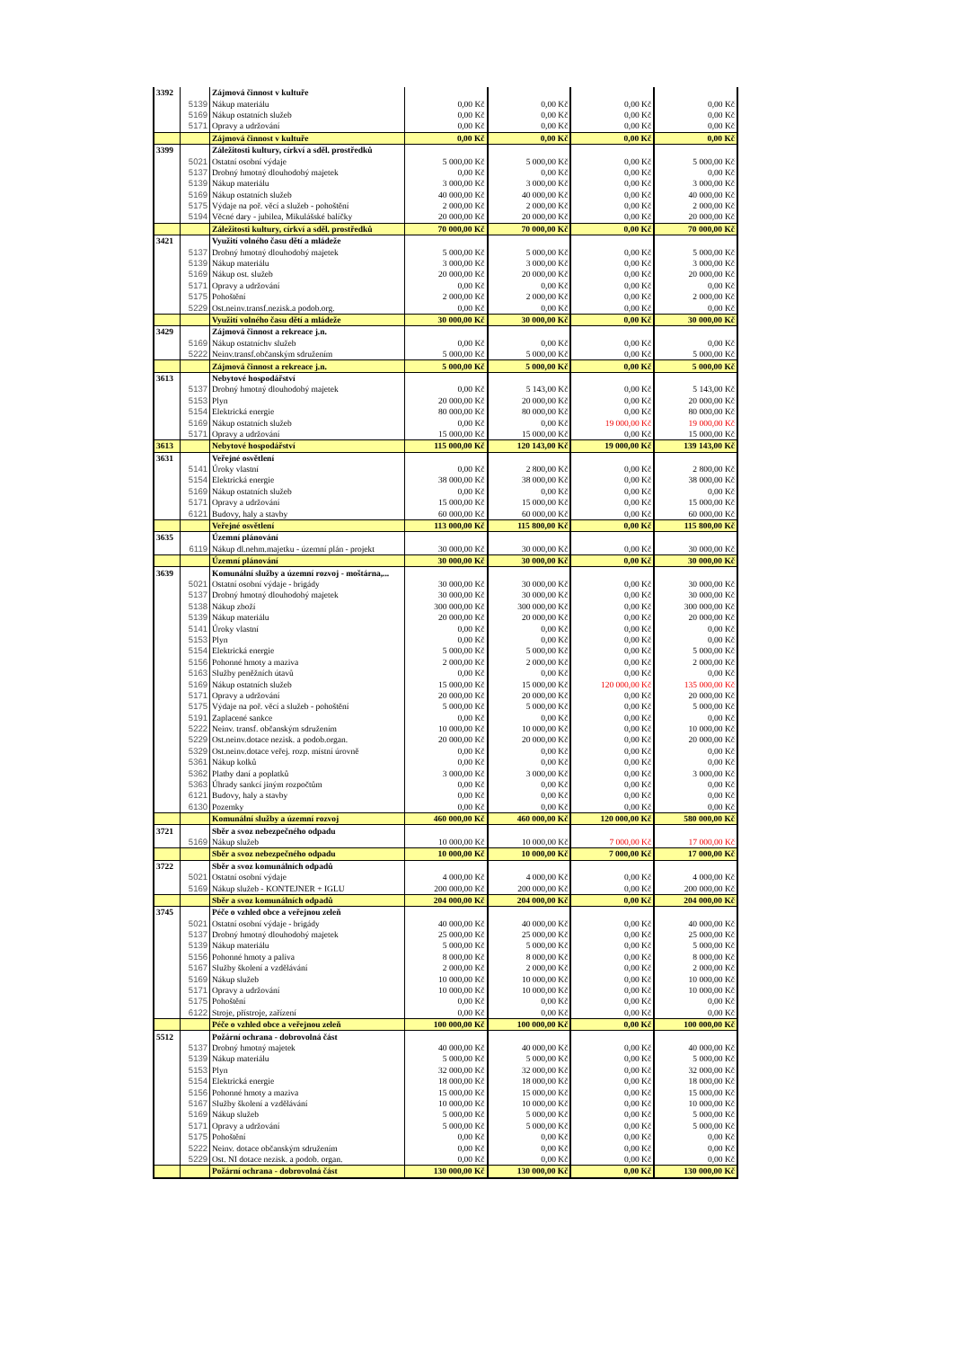| 3392 | | Zájmová činnost v kultuře | | | | |
| | 5139 | Nákup materiálu | 0,00 Kč | 0,00 Kč | 0,00 Kč | 0,00 Kč |
| | 5169 | Nákup ostatních služeb | 0,00 Kč | 0,00 Kč | 0,00 Kč | 0,00 Kč |
| | 5171 | Opravy a udržování | 0,00 Kč | 0,00 Kč | 0,00 Kč | 0,00 Kč |
| | | Zájmová činnost v kultuře | 0,00 Kč | 0,00 Kč | 0,00 Kč | 0,00 Kč |
| 3399 | | Záležitosti kultury, církví a sděl. prostředků | | | | |
| | 5021 | Ostatní osobní výdaje | 5 000,00 Kč | 5 000,00 Kč | 0,00 Kč | 5 000,00 Kč |
| | 5137 | Drobný hmotný dlouhodobý majetek | 0,00 Kč | 0,00 Kč | 0,00 Kč | 0,00 Kč |
| | 5139 | Nákup materiálu | 3 000,00 Kč | 3 000,00 Kč | 0,00 Kč | 3 000,00 Kč |
| | 5169 | Nákup ostatních služeb | 40 000,00 Kč | 40 000,00 Kč | 0,00 Kč | 40 000,00 Kč |
| | 5175 | Výdaje na poř. věcí a služeb - pohoštění | 2 000,00 Kč | 2 000,00 Kč | 0,00 Kč | 2 000,00 Kč |
| | 5194 | Věcné dary - jubilea, Mikulášské balíčky | 20 000,00 Kč | 20 000,00 Kč | 0,00 Kč | 20 000,00 Kč |
| | | Záležitosti kultury, církví a sděl. prostředků | 70 000,00 Kč | 70 000,00 Kč | 0,00 Kč | 70 000,00 Kč |
| 3421 | | Využití volného času dětí a mládeže | | | | |
| | 5137 | Drobný hmotný dlouhodobý majetek | 5 000,00 Kč | 5 000,00 Kč | 0,00 Kč | 5 000,00 Kč |
| | 5139 | Nákup materiálu | 3 000,00 Kč | 3 000,00 Kč | 0,00 Kč | 3 000,00 Kč |
| | 5169 | Nákup ost. služeb | 20 000,00 Kč | 20 000,00 Kč | 0,00 Kč | 20 000,00 Kč |
| | 5171 | Opravy a udržování | 0,00 Kč | 0,00 Kč | 0,00 Kč | 0,00 Kč |
| | 5175 | Pohoštění | 2 000,00 Kč | 2 000,00 Kč | 0,00 Kč | 2 000,00 Kč |
| | 5229 | Ost.neinv.transf.nezisk.a podob.org. | 0,00 Kč | 0,00 Kč | 0,00 Kč | 0,00 Kč |
| | | Využití volného času dětí a mládeže | 30 000,00 Kč | 30 000,00 Kč | 0,00 Kč | 30 000,00 Kč |
| 3429 | | Zájmová činnost a rekreace j.n. | | | | |
| | 5169 | Nákup ostatníchv služeb | 0,00 Kč | 0,00 Kč | 0,00 Kč | 0,00 Kč |
| | 5222 | Neinv.transf.občanským sdružením | 5 000,00 Kč | 5 000,00 Kč | 0,00 Kč | 5 000,00 Kč |
| | | Zájmová činnost a rekreace j.n. | 5 000,00 Kč | 5 000,00 Kč | 0,00 Kč | 5 000,00 Kč |
| 3613 | | Nebytové hospodářství | | | | |
| | 5137 | Drobný hmotný dlouhodobý majetek | 0,00 Kč | 5 143,00 Kč | 0,00 Kč | 5 143,00 Kč |
| | 5153 | Plyn | 20 000,00 Kč | 20 000,00 Kč | 0,00 Kč | 20 000,00 Kč |
| | 5154 | Elektrická energie | 80 000,00 Kč | 80 000,00 Kč | 0,00 Kč | 80 000,00 Kč |
| | 5169 | Nákup ostatních služeb | 0,00 Kč | 0,00 Kč | 19 000,00 Kč | 19 000,00 Kč |
| | 5171 | Opravy a udržování | 15 000,00 Kč | 15 000,00 Kč | 0,00 Kč | 15 000,00 Kč |
| 3613 | | Nebytové hospodářství | 115 000,00 Kč | 120 143,00 Kč | 19 000,00 Kč | 139 143,00 Kč |
| 3631 | | Veřejné osvětlení | | | | |
| | 5141 | Úroky vlastní | 0,00 Kč | 2 800,00 Kč | 0,00 Kč | 2 800,00 Kč |
| | 5154 | Elektrická energie | 38 000,00 Kč | 38 000,00 Kč | 0,00 Kč | 38 000,00 Kč |
| | 5169 | Nákup ostatních služeb | 0,00 Kč | 0,00 Kč | 0,00 Kč | 0,00 Kč |
| | 5171 | Opravy a udržování | 15 000,00 Kč | 15 000,00 Kč | 0,00 Kč | 15 000,00 Kč |
| | 6121 | Budovy, haly a stavby | 60 000,00 Kč | 60 000,00 Kč | 0,00 Kč | 60 000,00 Kč |
| | | Veřejné osvětlení | 113 000,00 Kč | 115 800,00 Kč | 0,00 Kč | 115 800,00 Kč |
| 3635 | | Územní plánování | | | | |
| | 6119 | Nákup dl.nehm.majetku - územní plán - projekt | 30 000,00 Kč | 30 000,00 Kč | 0,00 Kč | 30 000,00 Kč |
| | | Územní plánování | 30 000,00 Kč | 30 000,00 Kč | 0,00 Kč | 30 000,00 Kč |
| 3639 | | Komunální služby a územní rozvoj - moštárna,... | | | | |
| | 5021 | Ostatní osobní výdaje - brigády | 30 000,00 Kč | 30 000,00 Kč | 0,00 Kč | 30 000,00 Kč |
| | 5137 | Drobný hmotný dlouhodobý majetek | 30 000,00 Kč | 30 000,00 Kč | 0,00 Kč | 30 000,00 Kč |
| | 5138 | Nákup zboží | 300 000,00 Kč | 300 000,00 Kč | 0,00 Kč | 300 000,00 Kč |
| | 5139 | Nákup materiálu | 20 000,00 Kč | 20 000,00 Kč | 0,00 Kč | 20 000,00 Kč |
| | 5141 | Úroky vlastní | 0,00 Kč | 0,00 Kč | 0,00 Kč | 0,00 Kč |
| | 5153 | Plyn | 0,00 Kč | 0,00 Kč | 0,00 Kč | 0,00 Kč |
| | 5154 | Elektrická energie | 5 000,00 Kč | 5 000,00 Kč | 0,00 Kč | 5 000,00 Kč |
| | 5156 | Pohonné hmoty a maziva | 2 000,00 Kč | 2 000,00 Kč | 0,00 Kč | 2 000,00 Kč |
| | 5163 | Služby peněžních útavů | 0,00 Kč | 0,00 Kč | 0,00 Kč | 0,00 Kč |
| | 5169 | Nákup ostatních služeb | 15 000,00 Kč | 15 000,00 Kč | 120 000,00 Kč | 135 000,00 Kč |
| | 5171 | Opravy a udržování | 20 000,00 Kč | 20 000,00 Kč | 0,00 Kč | 20 000,00 Kč |
| | 5175 | Výdaje na poř. věcí a služeb - pohoštění | 5 000,00 Kč | 5 000,00 Kč | 0,00 Kč | 5 000,00 Kč |
| | 5191 | Zaplacené sankce | 0,00 Kč | 0,00 Kč | 0,00 Kč | 0,00 Kč |
| | 5222 | Neinv. transf. občanským sdružením | 10 000,00 Kč | 10 000,00 Kč | 0,00 Kč | 10 000,00 Kč |
| | 5229 | Ost.neinv.dotace nezisk. a podob.organ. | 20 000,00 Kč | 20 000,00 Kč | 0,00 Kč | 20 000,00 Kč |
| | 5329 | Ost.neinv.dotace veřej. rozp. místní úrovně | 0,00 Kč | 0,00 Kč | 0,00 Kč | 0,00 Kč |
| | 5361 | Nákup kolků | 0,00 Kč | 0,00 Kč | 0,00 Kč | 0,00 Kč |
| | 5362 | Platby daní a poplatků | 3 000,00 Kč | 3 000,00 Kč | 0,00 Kč | 3 000,00 Kč |
| | 5363 | Úhrady sankcí jiným rozpočtům | 0,00 Kč | 0,00 Kč | 0,00 Kč | 0,00 Kč |
| | 6121 | Budovy, haly a stavby | 0,00 Kč | 0,00 Kč | 0,00 Kč | 0,00 Kč |
| | 6130 | Pozemky | 0,00 Kč | 0,00 Kč | 0,00 Kč | 0,00 Kč |
| | | Komunální služby a územní rozvoj | 460 000,00 Kč | 460 000,00 Kč | 120 000,00 Kč | 580 000,00 Kč |
| 3721 | | Sběr a svoz nebezpečného odpadu | | | | |
| | 5169 | Nákup služeb | 10 000,00 Kč | 10 000,00 Kč | 7 000,00 Kč | 17 000,00 Kč |
| | | Sběr a svoz nebezpečného odpadu | 10 000,00 Kč | 10 000,00 Kč | 7 000,00 Kč | 17 000,00 Kč |
| 3722 | | Sběr a svoz komunálních odpadů | | | | |
| | 5021 | Ostatní osobní výdaje | 4 000,00 Kč | 4 000,00 Kč | 0,00 Kč | 4 000,00 Kč |
| | 5169 | Nákup služeb - KONTEJNER + IGLU | 200 000,00 Kč | 200 000,00 Kč | 0,00 Kč | 200 000,00 Kč |
| | | Sběr a svoz komunálních odpadů | 204 000,00 Kč | 204 000,00 Kč | 0,00 Kč | 204 000,00 Kč |
| 3745 | | Péče o vzhled obce a veřejnou zeleň | | | | |
| | 5021 | Ostatní osobní výdaje - brigády | 40 000,00 Kč | 40 000,00 Kč | 0,00 Kč | 40 000,00 Kč |
| | 5137 | Drobný hmotný dlouhodobý majetek | 25 000,00 Kč | 25 000,00 Kč | 0,00 Kč | 25 000,00 Kč |
| | 5139 | Nákup materiálu | 5 000,00 Kč | 5 000,00 Kč | 0,00 Kč | 5 000,00 Kč |
| | 5156 | Pohonné hmoty a paliva | 8 000,00 Kč | 8 000,00 Kč | 0,00 Kč | 8 000,00 Kč |
| | 5167 | Služby školení a vzdělávání | 2 000,00 Kč | 2 000,00 Kč | 0,00 Kč | 2 000,00 Kč |
| | 5169 | Nákup služeb | 10 000,00 Kč | 10 000,00 Kč | 0,00 Kč | 10 000,00 Kč |
| | 5171 | Opravy a udržování | 10 000,00 Kč | 10 000,00 Kč | 0,00 Kč | 10 000,00 Kč |
| | 5175 | Pohoštění | 0,00 Kč | 0,00 Kč | 0,00 Kč | 0,00 Kč |
| | 6122 | Stroje, přístroje, zařízení | 0,00 Kč | 0,00 Kč | 0,00 Kč | 0,00 Kč |
| | | Péče o vzhled obce a veřejnou zeleň | 100 000,00 Kč | 100 000,00 Kč | 0,00 Kč | 100 000,00 Kč |
| 5512 | | Požární ochrana - dobrovolná část | | | | |
| | 5137 | Drobný hmotný majetek | 40 000,00 Kč | 40 000,00 Kč | 0,00 Kč | 40 000,00 Kč |
| | 5139 | Nákup materiálu | 5 000,00 Kč | 5 000,00 Kč | 0,00 Kč | 5 000,00 Kč |
| | 5153 | Plyn | 32 000,00 Kč | 32 000,00 Kč | 0,00 Kč | 32 000,00 Kč |
| | 5154 | Elektrická energie | 18 000,00 Kč | 18 000,00 Kč | 0,00 Kč | 18 000,00 Kč |
| | 5156 | Pohonné hmoty a maziva | 15 000,00 Kč | 15 000,00 Kč | 0,00 Kč | 15 000,00 Kč |
| | 5167 | Služby školení a vzdělávání | 10 000,00 Kč | 10 000,00 Kč | 0,00 Kč | 10 000,00 Kč |
| | 5169 | Nákup služeb | 5 000,00 Kč | 5 000,00 Kč | 0,00 Kč | 5 000,00 Kč |
| | 5171 | Opravy a udržování | 5 000,00 Kč | 5 000,00 Kč | 0,00 Kč | 5 000,00 Kč |
| | 5175 | Pohoštění | 0,00 Kč | 0,00 Kč | 0,00 Kč | 0,00 Kč |
| | 5222 | Neinv. dotace občanským sdružením | 0,00 Kč | 0,00 Kč | 0,00 Kč | 0,00 Kč |
| | 5229 | Ost. NI dotace nezisk. a podob. organ. | 0,00 Kč | 0,00 Kč | 0,00 Kč | 0,00 Kč |
| | | Požární ochrana - dobrovolná část | 130 000,00 Kč | 130 000,00 Kč | 0,00 Kč | 130 000,00 Kč |